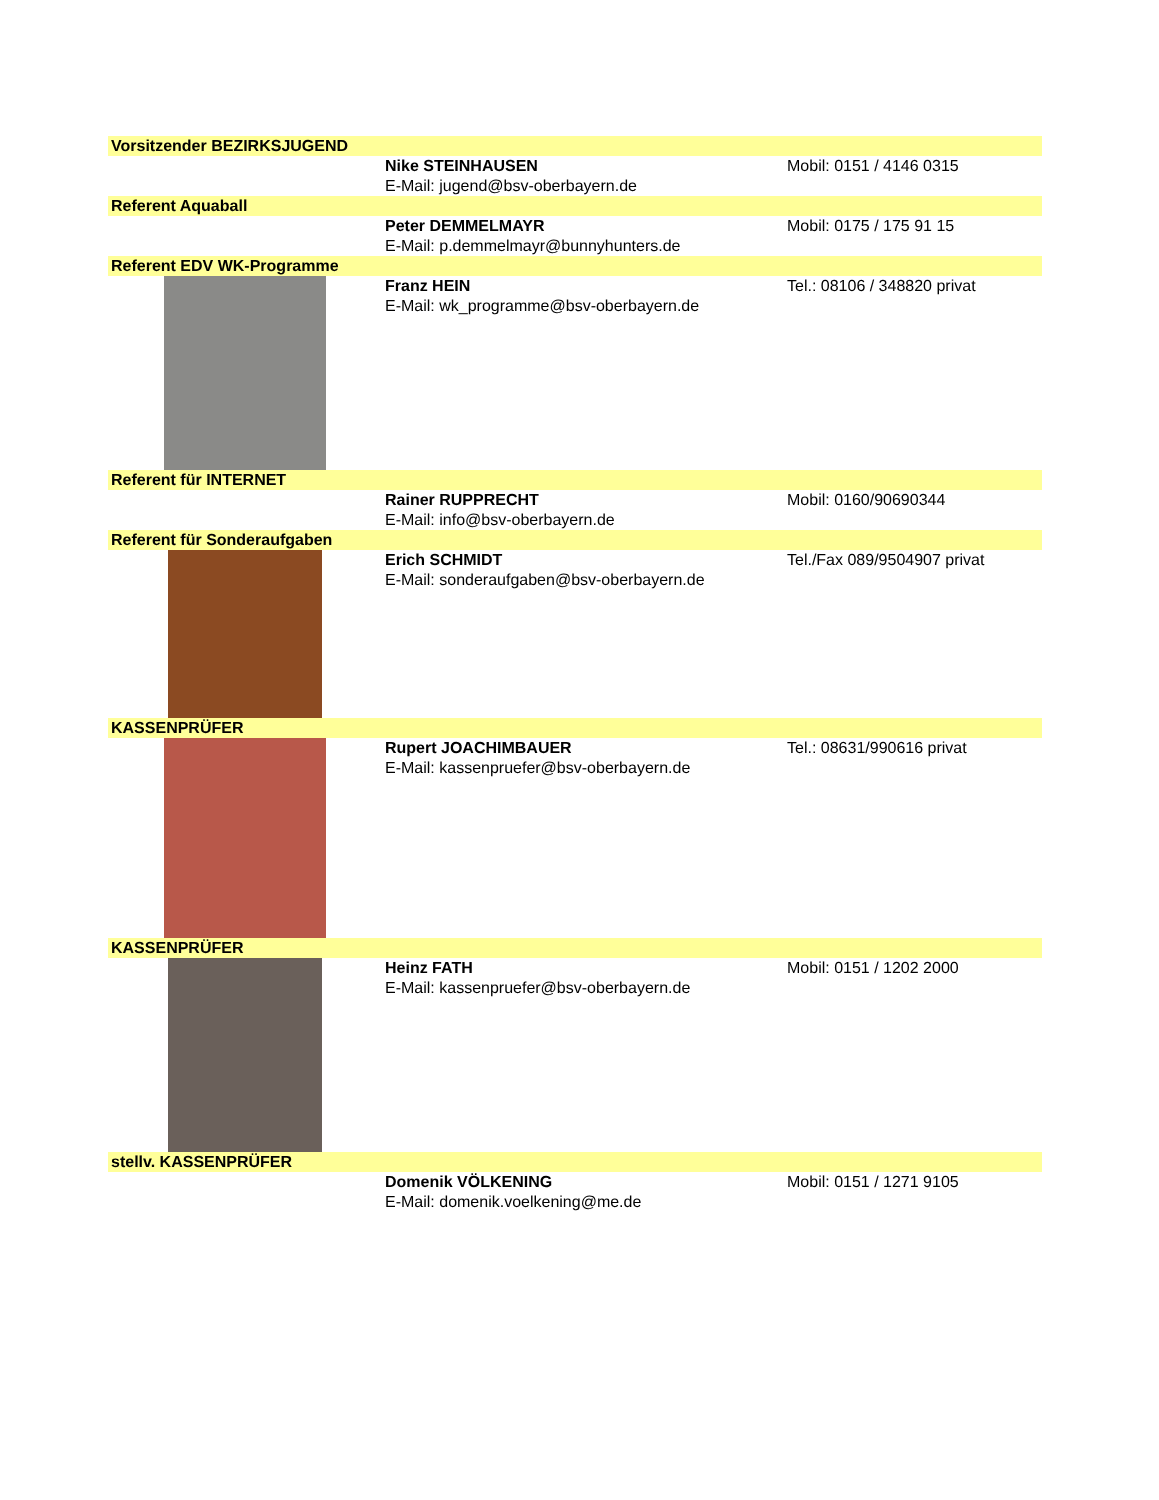| Vorsitzender BEZIRKSJUGEND | | |
| | Nike STEINHAUSEN E-Mail: jugend@bsv-oberbayern.de | Mobil: 0151 / 4146 0315 |
| Referent Aquaball | | |
| | Peter DEMMELMAYR E-Mail: p.demmelmayr@bunnyhunters.de | Mobil: 0175 / 175 91 15 |
| Referent EDV WK-Programme | | |
| | Franz HEIN E-Mail: wk_programme@bsv-oberbayern.de | Tel.: 08106 / 348820 privat |
| Referent für INTERNET | | |
| | Rainer RUPPRECHT E-Mail: info@bsv-oberbayern.de | Mobil: 0160/90690344 |
| Referent für Sonderaufgaben | | |
| | Erich SCHMIDT E-Mail: sonderaufgaben@bsv-oberbayern.de | Tel./Fax 089/9504907 privat |
| KASSENPRÜFER | | |
| | Rupert JOACHIMBAUER E-Mail: kassenpruefer@bsv-oberbayern.de | Tel.: 08631/990616 privat |
| KASSENPRÜFER | | |
| | Heinz FATH E-Mail: kassenpruefer@bsv-oberbayern.de | Mobil: 0151 / 1202 2000 |
| stellv. KASSENPRÜFER | | |
| | Domenik VÖLKENING E-Mail: domenik.voelkening@me.de | Mobil: 0151 / 1271 9105 |